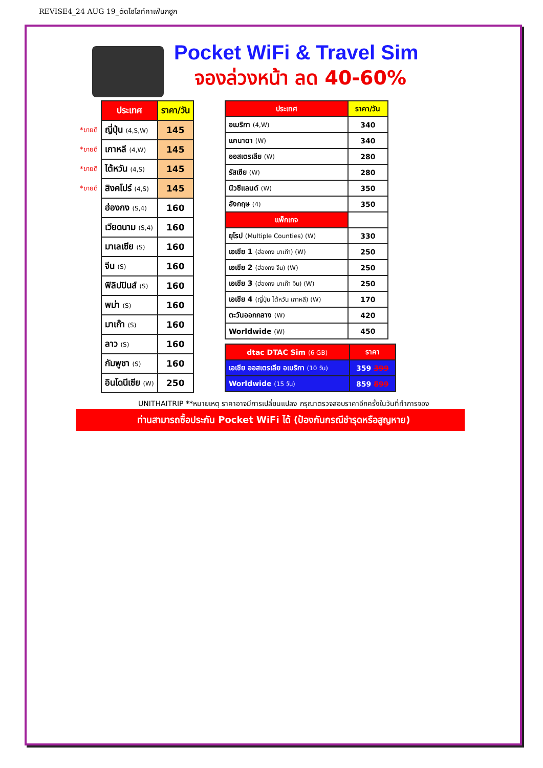REVISE4_24 AUG 19_ตัดไฮไลท์คาเฟ่นกฮูก
Pocket WiFi & Travel Sim
จองล่วงหน้า ลด 40-60%
| | ประเทศ | ราคา/วัน |
| *ขายดี | ญี่ปุ่น (4,S,W) | 145 |
| *ขายดี | เกาหลี (4,W) | 145 |
| *ขายดี | ไต้หวัน (4,S) | 145 |
| *ขายดี | สิงคโปร์ (4,S) | 145 |
| | ฮ่องกง (S,4) | 160 |
| | เวียดนาม (S,4) | 160 |
| | มาเลเซีย (S) | 160 |
| | จีน (S) | 160 |
| | ฟิลิปปินส์ (S) | 160 |
| | พม่า (S) | 160 |
| | มาเก๊า (S) | 160 |
| | ลาว (S) | 160 |
| | กัมพูชา (S) | 160 |
| | อินโดนีเซีย (W) | 250 |
| ประเทศ | ราคา/วัน |
| --- | --- |
| อเมริกา (4,W) | 340 |
| แคนาดา (W) | 340 |
| ออสเตรเลีย (W) | 280 |
| รัสเซีย (W) | 280 |
| นิวซีแลนด์ (W) | 350 |
| อังกฤษ (4) | 350 |
| แพ็กเกจ | |
| ยุโรป (Multiple Counties) (W) | 330 |
| เอเชีย 1 (ฮ่องกง มาเก๊า) (W) | 250 |
| เอเชีย 2 (ฮ่องกง จีน) (W) | 250 |
| เอเชีย 3 (ฮ่องกง มาเก๊า จีน) (W) | 250 |
| เอเชีย 4 (ญี่ปุ่น ไต้หวัน เกาหลี) (W) | 170 |
| ตะวันออกกลาง (W) | 420 |
| Worldwide (W) | 450 |
| dtac DTAC Sim (6 GB) | ราคา |
| --- | --- |
| เอเชีย ออสเตรเลีย อเมริกา (10 วัน) | 359 399 |
| Worldwide (15 วัน) | 859 899 |
UNITHAITRIP **หมายเหตุ ราคาอาจมีการเปลี่ยนแปลง กรุณาตรวจสอบราคาอีกครั้งในวันที่ทำการจอง
ท่านสามารถซื้อประกัน Pocket WiFi ได้ (ป้องกันกรณีชำรุดหรือสูญหาย)